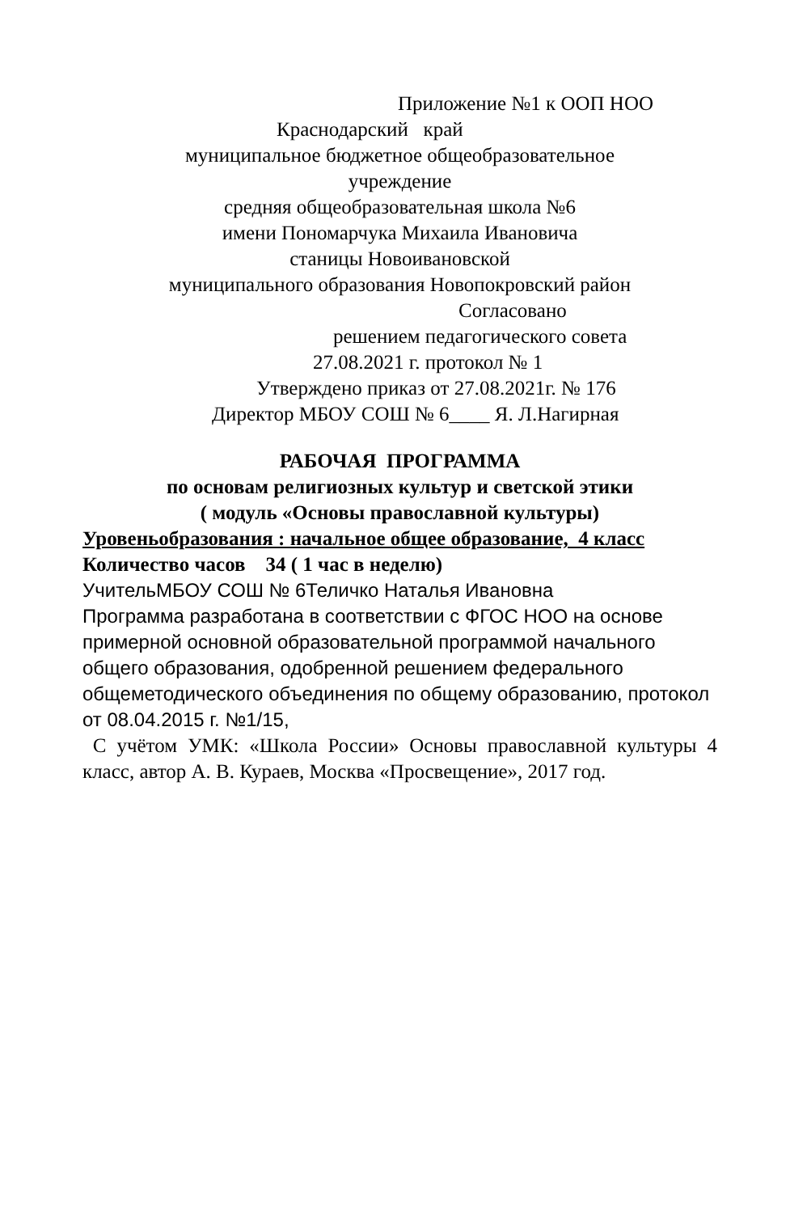Приложение №1 к ООП НОО
Краснодарский край
муниципальное бюджетное общеобразовательное
учреждение
средняя общеобразовательная школа №6
имени Пономарчука Михаила Ивановича
станицы Новоивановской
муниципального образования Новопокровский район
Согласовано
решением педагогического совета
27.08.2021 г. протокол № 1
Утверждено приказ от 27.08.2021г. № 176
Директор МБОУ СОШ № 6____ Я. Л.Нагирная
РАБОЧАЯ ПРОГРАММА
по основам религиозных культур и светской этики
( модуль «Основы православной культуры)
Уровеньобразования : начальное общее образование, 4 класс
Количество часов 34 ( 1 час в неделю)
УчительМБОУ СОШ № 6Теличко Наталья Ивановна
Программа разработана в соответствии с ФГОС НОО на основе примерной основной образовательной программой начального общего образования, одобренной решением федерального общеметодического объединения по общему образованию, протокол от 08.04.2015 г. №1/15,
С учётом УМК: «Школа России» Основы православной культуры 4 класс, автор А. В. Кураев, Москва «Просвещение», 2017 год.